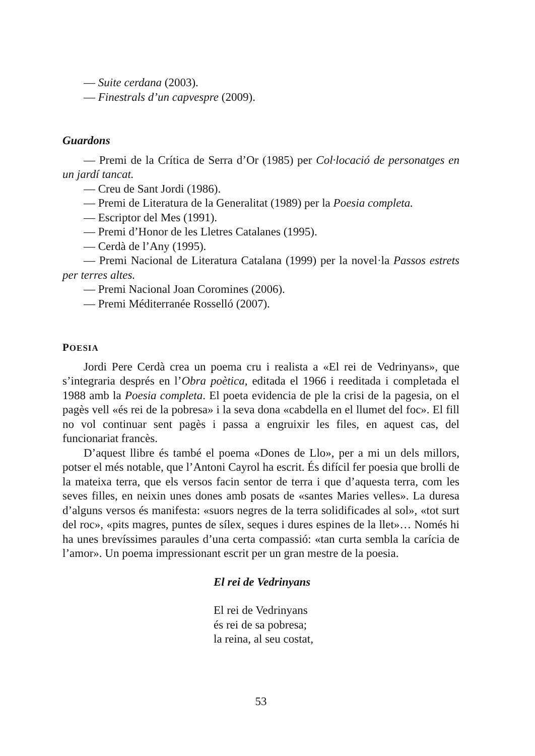— Suite cerdana (2003).
— Finestrals d’un capvespre (2009).
Guardons
— Premi de la Crítica de Serra d’Or (1985) per Col·locació de personatges en un jardí tancat.
— Creu de Sant Jordi (1986).
— Premi de Literatura de la Generalitat (1989) per la Poesia completa.
— Escriptor del Mes (1991).
— Premi d’Honor de les Lletres Catalanes (1995).
— Cerdà de l’Any (1995).
— Premi Nacional de Literatura Catalana (1999) per la novel·la Passos estrets per terres altes.
— Premi Nacional Joan Coromines (2006).
— Premi Méditerranée Rosselló (2007).
POESIA
Jordi Pere Cerdà crea un poema cru i realista a «El rei de Vedrinyans», que s’integraria després en l’Obra poètica, editada el 1966 i reeditada i completada el 1988 amb la Poesia completa. El poeta evidencia de ple la crisi de la pagesia, on el pagès vell «és rei de la pobresa» i la seva dona «cabdella en el llumet del foc». El fill no vol continuar sent pagès i passa a engruixir les files, en aquest cas, del funcionariat francès.
D’aquest llibre és també el poema «Dones de Llo», per a mi un dels millors, potser el més notable, que l’Antoni Cayrol ha escrit. És difícil fer poesia que brolli de la mateixa terra, que els versos facin sentor de terra i que d’aquesta terra, com les seves filles, en neixin unes dones amb posats de «santes Maries velles». La duresa d’alguns versos és manifesta: «suors negres de la terra solidificades al sol», «tot surt del roc», «pits magres, puntes de sílex, seques i dures espines de la llet»… Només hi ha unes brevíssimes paraules d’una certa compassió: «tan curta sembla la carícia de l’amor». Un poema impressionant escrit per un gran mestre de la poesia.
El rei de Vedrinyans
El rei de Vedrinyans
és rei de sa pobresa;
la reina, al seu costat,
53